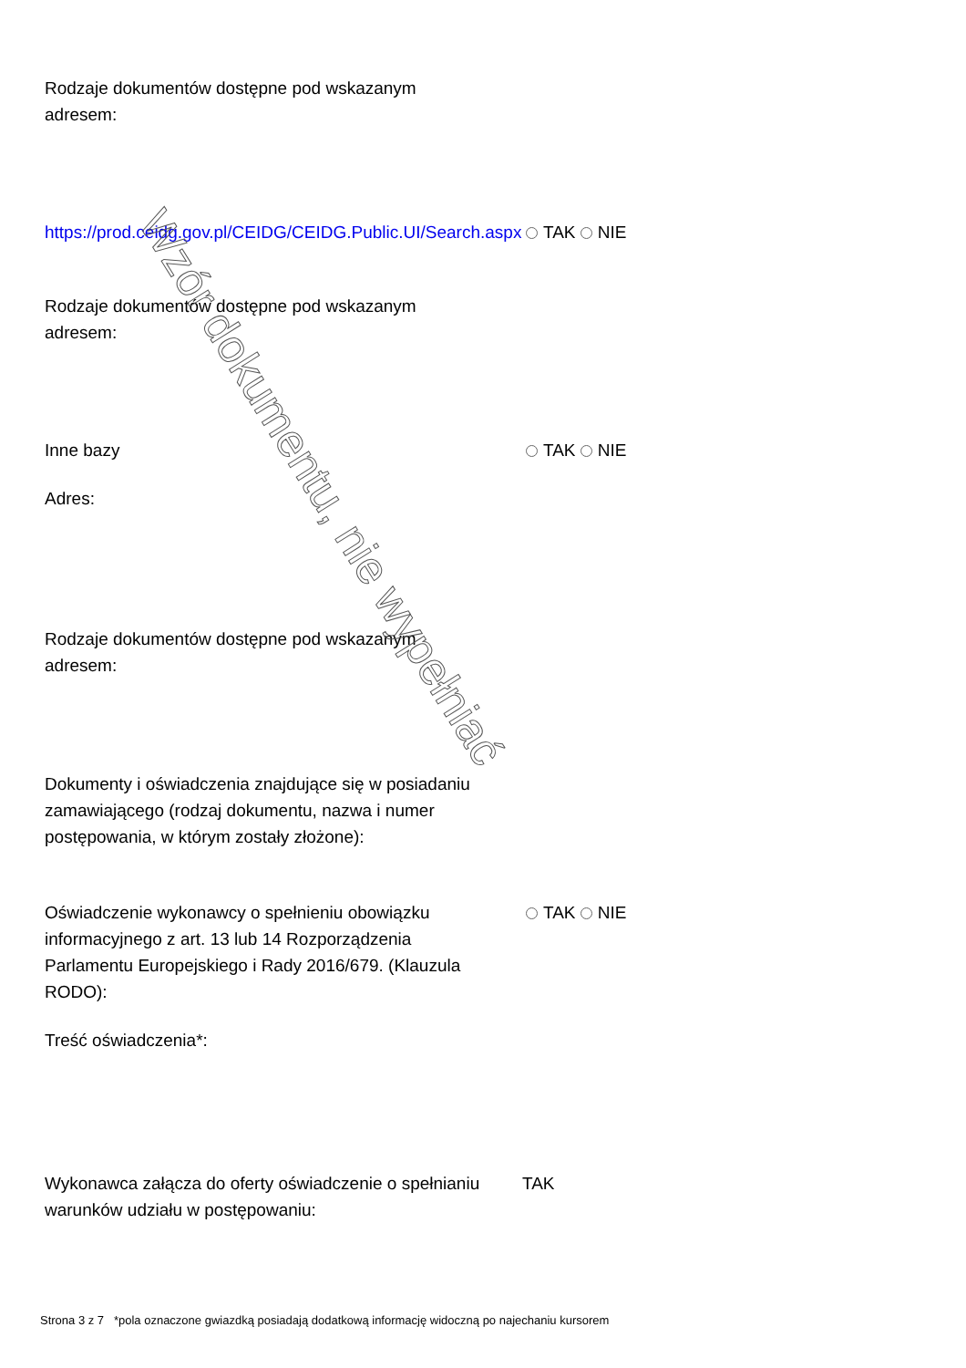Rodzaje dokumentów dostępne pod wskazanym adresem:
https://prod.ceidg.gov.pl/CEIDG/CEIDG.Public.UI/Search.aspx
TAK NIE
Rodzaje dokumentów dostępne pod wskazanym adresem:
Inne bazy TAK NIE
Adres:
Rodzaje dokumentów dostępne pod wskazanym adresem:
Dokumenty i oświadczenia znajdujące się w posiadaniu zamawiającego (rodzaj dokumentu, nazwa i numer postępowania, w którym zostały złożone):
Oświadczenie wykonawcy o spełnieniu obowiązku informacyjnego z art. 13 lub 14 Rozporządzenia Parlamentu Europejskiego i Rady 2016/679. (Klauzula RODO):
TAK NIE
Treść oświadczenia*:
Wykonawca załącza do oferty oświadczenie o spełnianiu warunków udziału w postępowaniu:
TAK
Wzór dokumentu, nie wypełniać
Strona 3 z 7 *pola oznaczone gwiazdką posiadają dodatkową informację widoczną po najechaniu kursorem